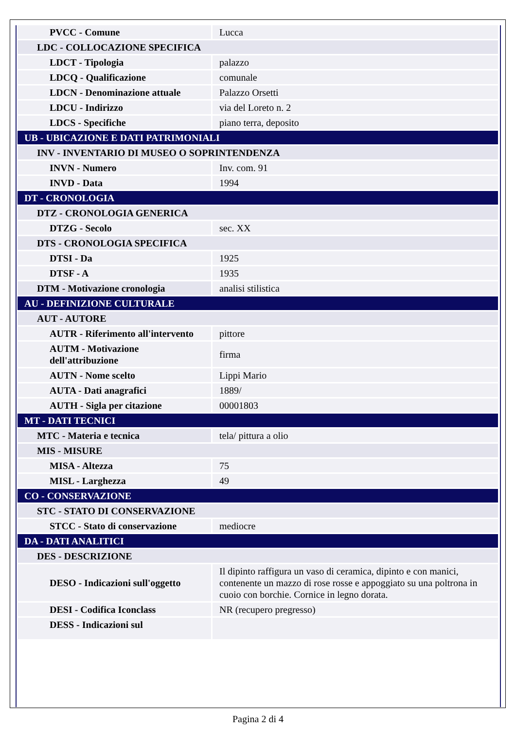| PVCC - Comune | Lucca |
| LDC - COLLOCAZIONE SPECIFICA | |
| LDCT - Tipologia | palazzo |
| LDCQ - Qualificazione | comunale |
| LDCN - Denominazione attuale | Palazzo Orsetti |
| LDCU - Indirizzo | via del Loreto n. 2 |
| LDCS - Specifiche | piano terra, deposito |
| UB - UBICAZIONE E DATI PATRIMONIALI | |
| INV - INVENTARIO DI MUSEO O SOPRINTENDENZA | |
| INVN - Numero | Inv. com. 91 |
| INVD - Data | 1994 |
| DT - CRONOLOGIA | |
| DTZ - CRONOLOGIA GENERICA | |
| DTZG - Secolo | sec. XX |
| DTS - CRONOLOGIA SPECIFICA | |
| DTSI - Da | 1925 |
| DTSF - A | 1935 |
| DTM - Motivazione cronologia | analisi stilistica |
| AU - DEFINIZIONE CULTURALE | |
| AUT - AUTORE | |
| AUTR - Riferimento all'intervento | pittore |
| AUTM - Motivazione dell'attribuzione | firma |
| AUTN - Nome scelto | Lippi Mario |
| AUTA - Dati anagrafici | 1889/ |
| AUTH - Sigla per citazione | 00001803 |
| MT - DATI TECNICI | |
| MTC - Materia e tecnica | tela/ pittura a olio |
| MIS - MISURE | |
| MISA - Altezza | 75 |
| MISL - Larghezza | 49 |
| CO - CONSERVAZIONE | |
| STC - STATO DI CONSERVAZIONE | |
| STCC - Stato di conservazione | mediocre |
| DA - DATI ANALITICI | |
| DES - DESCRIZIONE | |
| DESO - Indicazioni sull'oggetto | Il dipinto raffigura un vaso di ceramica, dipinto e con manici, contenente un mazzo di rose rosse e appoggiato su una poltrona in cuoio con borchie. Cornice in legno dorata. |
| DESI - Codifica Iconclass | NR (recupero pregresso) |
| DESS - Indicazioni sul | |
Pagina 2 di 4